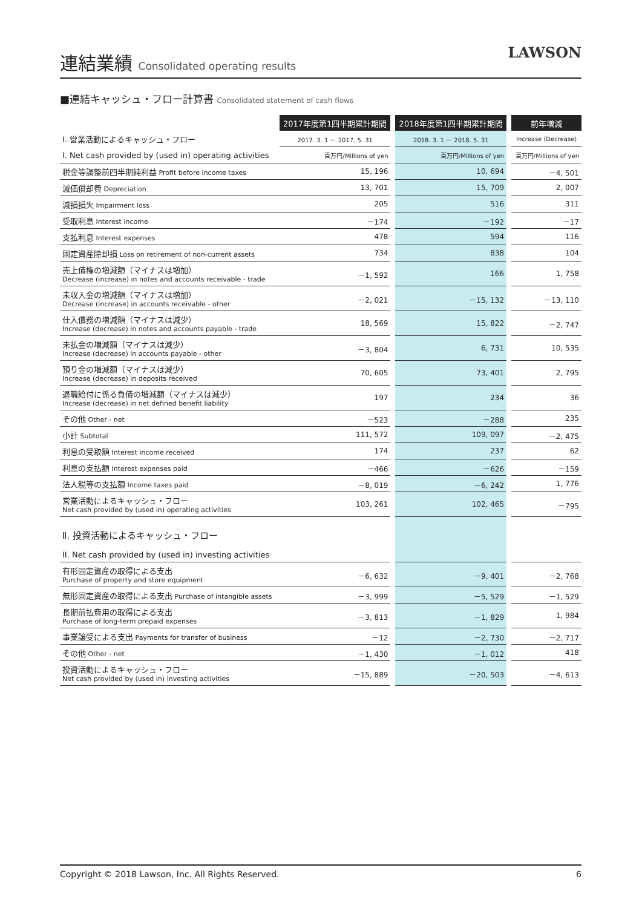連結業績 Consolidated operating results
LAWSON
■連結キャッシュ・フロー計算書 Consolidated statement of cash flows
| | 2017年度第1四半期累計期間 | | 2018年度第1四半期累計期間 | | 前年増減 |
| Ⅰ. 営業活動によるキャッシュ・フロー | 2017. 3. 1 － 2017. 5. 31 | | 2018. 3. 1 － 2018. 5. 31 | | Increase (Decrease) |
| I. Net cash provided by (used in) operating activities | 百万円/Millions of yen | | 百万円/Millions of yen | | 百万円/Millions of yen |
| 税金等調整前四半期純利益 Profit before income taxes | 15, 196 | | 10, 694 | | －4, 501 |
| 減価償却費 Depreciation | 13, 701 | | 15, 709 | | 2, 007 |
| 減損損失 Impairment loss | 205 | | 516 | | 311 |
| 受取利息 Interest income | －174 | | －192 | | －17 |
| 支払利息 Interest expenses | 478 | | 594 | | 116 |
| 固定資産除却損 Loss on retirement of non-current assets | 734 | | 838 | | 104 |
| 売上債権の増減額（マイナスは増加） Decrease (increase) in notes and accounts receivable - trade | －1, 592 | | 166 | | 1, 758 |
| 未収入金の増減額（マイナスは増加） Decrease (increase) in accounts receivable - other | －2, 021 | | －15, 132 | | －13, 110 |
| 仕入債務の増減額（マイナスは減少） Increase (decrease) in notes and accounts payable - trade | 18, 569 | | 15, 822 | | －2, 747 |
| 未払金の増減額（マイナスは減少） Increase (decrease) in accounts payable - other | －3, 804 | | 6, 731 | | 10, 535 |
| 預り金の増減額（マイナスは減少） Increase (decrease) in deposits received | 70, 605 | | 73, 401 | | 2, 795 |
| 退職給付に係る負債の増減額（マイナスは減少） Increase (decrease) in net defined benefit liability | 197 | | 234 | | 36 |
| その他 Other - net | －523 | | －288 | | 235 |
| 小計 Subtotal | 111, 572 | | 109, 097 | | －2, 475 |
| 利息の受取額 Interest income received | 174 | | 237 | | 62 |
| 利息の支払額 Interest expenses paid | －466 | | －626 | | －159 |
| 法人税等の支払額 Income taxes paid | －8, 019 | | －6, 242 | | 1, 776 |
| 営業活動によるキャッシュ・フロー Net cash provided by (used in) operating activities | 103, 261 | | 102, 465 | | －795 |
| Ⅱ. 投資活動によるキャッシュ・フロー II. Net cash provided by (used in) investing activities | | | | | |
| 有形固定資産の取得による支出 Purchase of property and store equipment | －6, 632 | | －9, 401 | | －2, 768 |
| 無形固定資産の取得による支出 Purchase of intangible assets | －3, 999 | | －5, 529 | | －1, 529 |
| 長期前払費用の取得による支出 Purchase of long-term prepaid expenses | －3, 813 | | －1, 829 | | 1, 984 |
| 事業譲受による支出 Payments for transfer of business | －12 | | －2, 730 | | －2, 717 |
| その他 Other - net | －1, 430 | | －1, 012 | | 418 |
| 投資活動によるキャッシュ・フロー Net cash provided by (used in) investing activities | －15, 889 | | －20, 503 | | －4, 613 |
Copyright © 2018 Lawson, Inc. All Rights Reserved. 6